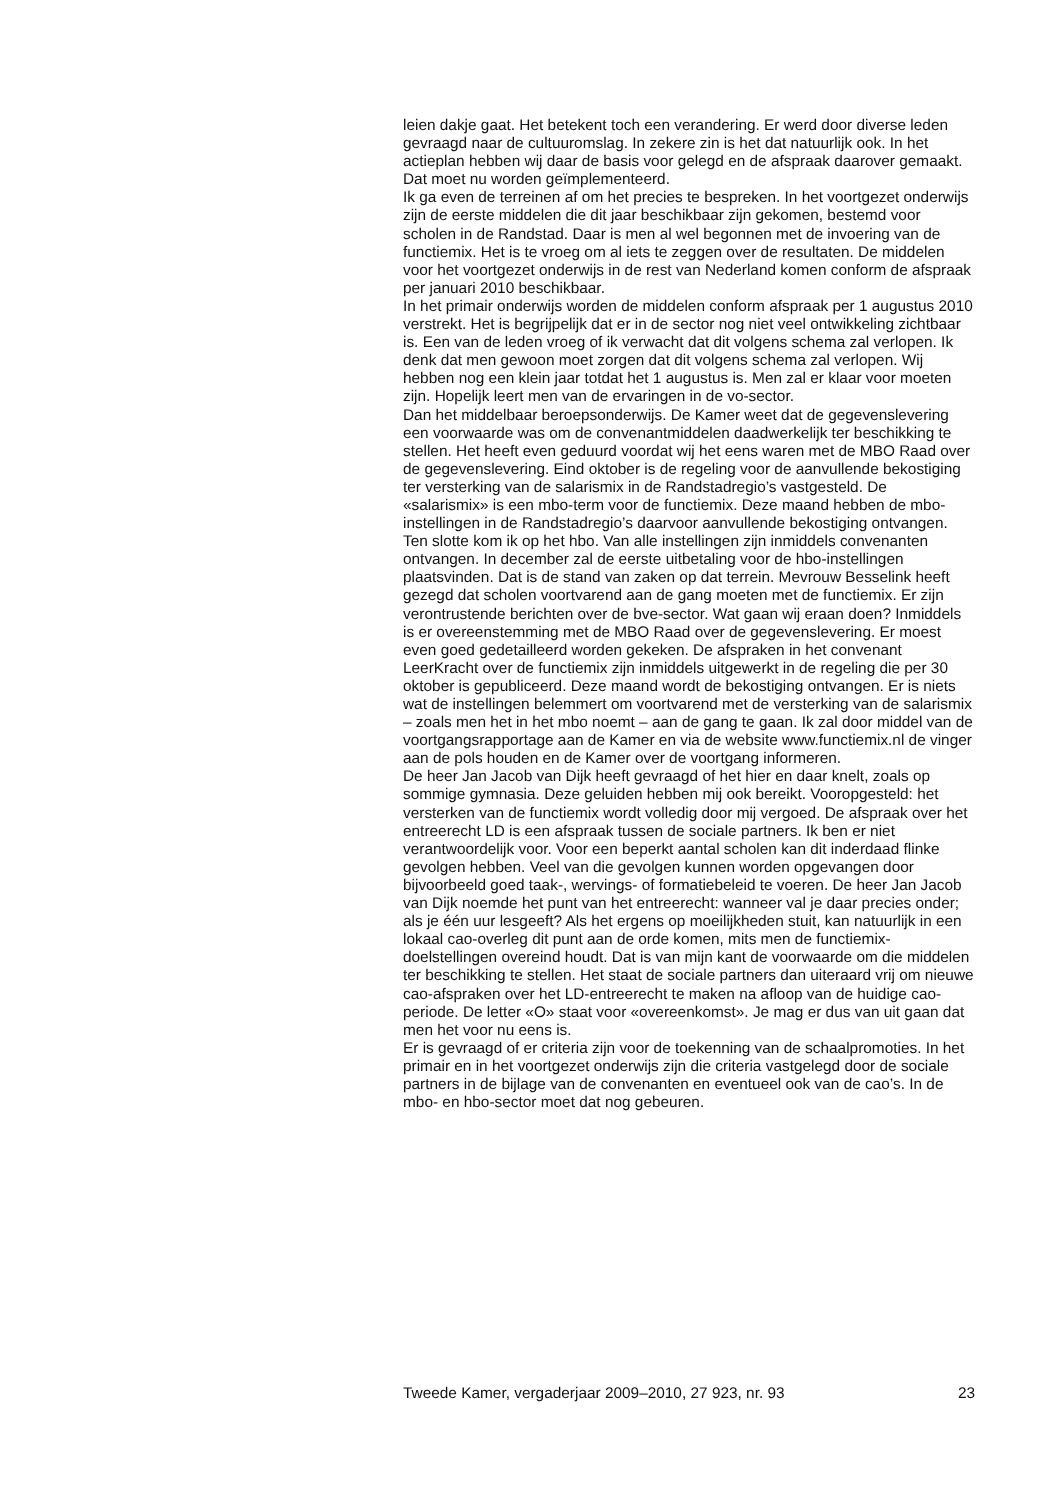leien dakje gaat. Het betekent toch een verandering. Er werd door diverse leden gevraagd naar de cultuuromslag. In zekere zin is het dat natuurlijk ook. In het actieplan hebben wij daar de basis voor gelegd en de afspraak daarover gemaakt. Dat moet nu worden geïmplementeerd.
Ik ga even de terreinen af om het precies te bespreken. In het voortgezet onderwijs zijn de eerste middelen die dit jaar beschikbaar zijn gekomen, bestemd voor scholen in de Randstad. Daar is men al wel begonnen met de invoering van de functiemix. Het is te vroeg om al iets te zeggen over de resultaten. De middelen voor het voortgezet onderwijs in de rest van Nederland komen conform de afspraak per januari 2010 beschikbaar.
In het primair onderwijs worden de middelen conform afspraak per 1 augustus 2010 verstrekt. Het is begrijpelijk dat er in de sector nog niet veel ontwikkeling zichtbaar is. Een van de leden vroeg of ik verwacht dat dit volgens schema zal verlopen. Ik denk dat men gewoon moet zorgen dat dit volgens schema zal verlopen. Wij hebben nog een klein jaar totdat het 1 augustus is. Men zal er klaar voor moeten zijn. Hopelijk leert men van de ervaringen in de vo-sector.
Dan het middelbaar beroepsonderwijs. De Kamer weet dat de gegevenslevering een voorwaarde was om de convenantmiddelen daadwerkelijk ter beschikking te stellen. Het heeft even geduurd voordat wij het eens waren met de MBO Raad over de gegevenslevering. Eind oktober is de regeling voor de aanvullende bekostiging ter versterking van de salarismix in de Randstadregio’s vastgesteld. De «salarismix» is een mbo-term voor de functiemix. Deze maand hebben de mbo-instellingen in de Randstadregio’s daarvoor aanvullende bekostiging ontvangen.
Ten slotte kom ik op het hbo. Van alle instellingen zijn inmiddels convenanten ontvangen. In december zal de eerste uitbetaling voor de hbo-instellingen plaatsvinden. Dat is de stand van zaken op dat terrein. Mevrouw Besselink heeft gezegd dat scholen voortvarend aan de gang moeten met de functiemix. Er zijn verontrustende berichten over de bve-sector. Wat gaan wij eraan doen? Inmiddels is er overeenstemming met de MBO Raad over de gegevenslevering. Er moest even goed gedetailleerd worden gekeken. De afspraken in het convenant LeerKracht over de functiemix zijn inmiddels uitgewerkt in de regeling die per 30 oktober is gepubliceerd. Deze maand wordt de bekostiging ontvangen. Er is niets wat de instellingen belemmert om voortvarend met de versterking van de salarismix – zoals men het in het mbo noemt – aan de gang te gaan. Ik zal door middel van de voortgangsrapportage aan de Kamer en via de website www.functiemix.nl de vinger aan de pols houden en de Kamer over de voortgang informeren.
De heer Jan Jacob van Dijk heeft gevraagd of het hier en daar knelt, zoals op sommige gymnasia. Deze geluiden hebben mij ook bereikt. Vooropgesteld: het versterken van de functiemix wordt volledig door mij vergoed. De afspraak over het entreerecht LD is een afspraak tussen de sociale partners. Ik ben er niet verantwoordelijk voor. Voor een beperkt aantal scholen kan dit inderdaad flinke gevolgen hebben. Veel van die gevolgen kunnen worden opgevangen door bijvoorbeeld goed taak-, wervings- of formatiebeleid te voeren. De heer Jan Jacob van Dijk noemde het punt van het entreerecht: wanneer val je daar precies onder; als je één uur lesgeeft? Als het ergens op moeilijkheden stuit, kan natuurlijk in een lokaal cao-overleg dit punt aan de orde komen, mits men de functiemix-doelstellingen overeind houdt. Dat is van mijn kant de voorwaarde om die middelen ter beschikking te stellen. Het staat de sociale partners dan uiteraard vrij om nieuwe cao-afspraken over het LD-entreerecht te maken na afloop van de huidige cao-periode. De letter «O» staat voor «overeenkomst». Je mag er dus van uit gaan dat men het voor nu eens is.
Er is gevraagd of er criteria zijn voor de toekenning van de schaalpromoties. In het primair en in het voortgezet onderwijs zijn die criteria vastgelegd door de sociale partners in de bijlage van de convenanten en eventueel ook van de cao’s. In de mbo- en hbo-sector moet dat nog gebeuren.
Tweede Kamer, vergaderjaar 2009–2010, 27 923, nr. 93 23